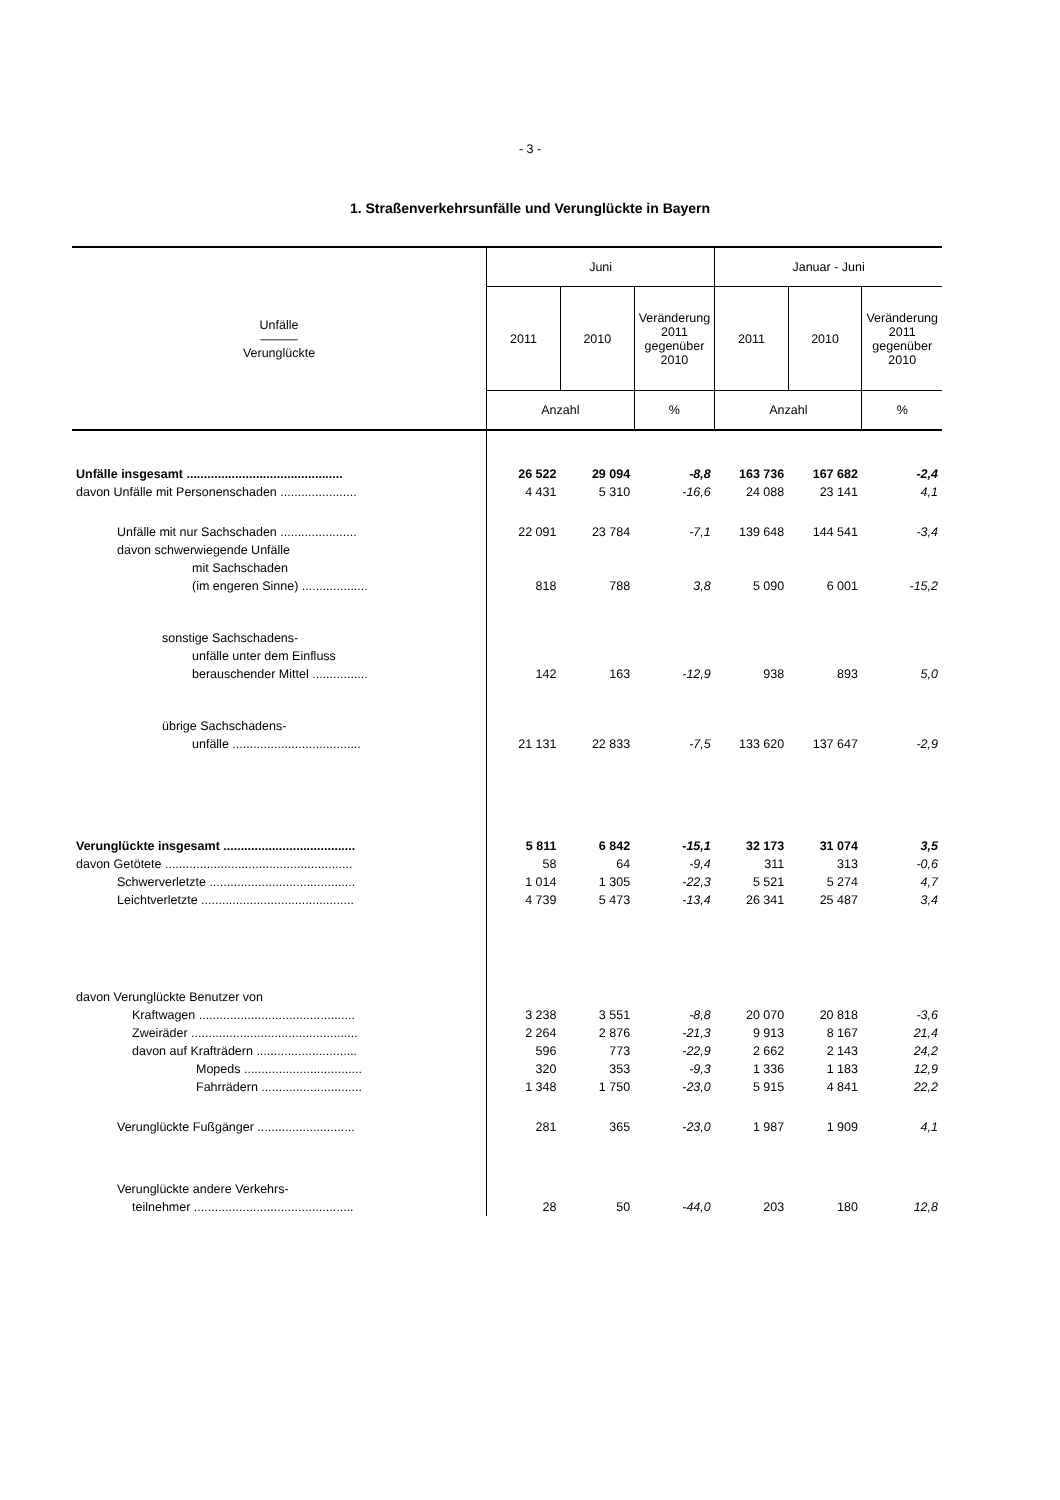- 3 -
1. Straßenverkehrsunfälle und Verunglückte in Bayern
| Unfälle ——— Verunglückte | Juni | | | Januar - Juni | | |
| --- | --- | --- | --- | --- | --- | --- |
| | 2011 | 2010 | Veränderung 2011 gegenüber 2010 | 2011 | 2010 | Veränderung 2011 gegenüber 2010 |
| | Anzahl | | % | Anzahl | | % |
| Unfälle insgesamt ............................................. | 26 522 | 29 094 | -8,8 | 163 736 | 167 682 | -2,4 |
| davon Unfälle mit Personenschaden ...................... | 4 431 | 5 310 | -16,6 | 24 088 | 23 141 | 4,1 |
| Unfälle mit nur Sachschaden ...................... | 22 091 | 23 784 | -7,1 | 139 648 | 144 541 | -3,4 |
| davon schwerwiegende Unfälle | | | | | | |
| mit Sachschaden | | | | | | |
| (im engeren Sinne) ................... | 818 | 788 | 3,8 | 5 090 | 6 001 | -15,2 |
| sonstige Sachschadens- | | | | | | |
| unfälle unter dem Einfluss | | | | | | |
| berauschender Mittel ................ | 142 | 163 | -12,9 | 938 | 893 | 5,0 |
| übrige Sachschadens- | | | | | | |
| unfälle ..................................... | 21 131 | 22 833 | -7,5 | 133 620 | 137 647 | -2,9 |
| Verunglückte insgesamt ...................................... | 5 811 | 6 842 | -15,1 | 32 173 | 31 074 | 3,5 |
| davon Getötete ...................................................... | 58 | 64 | -9,4 | 311 | 313 | -0,6 |
| Schwerverletzte .......................................... | 1 014 | 1 305 | -22,3 | 5 521 | 5 274 | 4,7 |
| Leichtverletzte ............................................ | 4 739 | 5 473 | -13,4 | 26 341 | 25 487 | 3,4 |
| davon Verunglückte Benutzer von | | | | | | |
| Kraftwagen ............................................. | 3 238 | 3 551 | -8,8 | 20 070 | 20 818 | -3,6 |
| Zweiräder ................................................ | 2 264 | 2 876 | -21,3 | 9 913 | 8 167 | 21,4 |
| davon auf Krafträdern ............................. | 596 | 773 | -22,9 | 2 662 | 2 143 | 24,2 |
| Mopeds .................................. | 320 | 353 | -9,3 | 1 336 | 1 183 | 12,9 |
| Fahrrädern ............................. | 1 348 | 1 750 | -23,0 | 5 915 | 4 841 | 22,2 |
| Verunglückte Fußgänger ............................ | 281 | 365 | -23,0 | 1 987 | 1 909 | 4,1 |
| Verunglückte andere Verkehrs- | | | | | | |
| teilnehmer .............................................. | 28 | 50 | -44,0 | 203 | 180 | 12,8 |